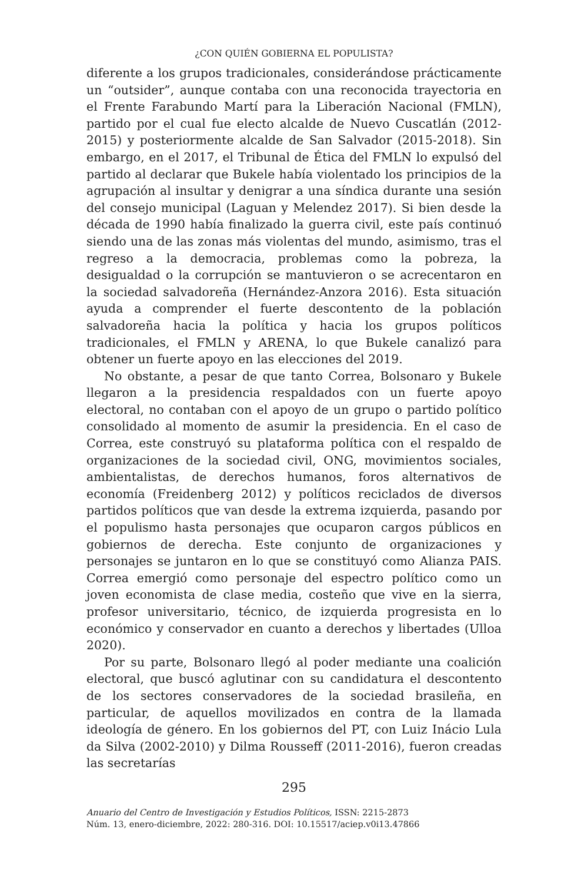¿CON QUIÉN GOBIERNA EL POPULISTA?
diferente a los grupos tradicionales, considerándose prácticamente un “outsider”, aunque contaba con una reconocida trayectoria en el Frente Farabundo Martí para la Liberación Nacional (FMLN), partido por el cual fue electo alcalde de Nuevo Cuscatlán (2012-2015) y posteriormente alcalde de San Salvador (2015-2018). Sin embargo, en el 2017, el Tribunal de Ética del FMLN lo expulsó del partido al declarar que Bukele había violentado los principios de la agrupación al insultar y denigrar a una síndica durante una sesión del consejo municipal (Laguan y Melendez 2017). Si bien desde la década de 1990 había finalizado la guerra civil, este país continuó siendo una de las zonas más violentas del mundo, asimismo, tras el regreso a la democracia, problemas como la pobreza, la desigualdad o la corrupción se mantuvieron o se acrecentaron en la sociedad salvadoreña (Hernández-Anzora 2016). Esta situación ayuda a comprender el fuerte descontento de la población salvadoreña hacia la política y hacia los grupos políticos tradicionales, el FMLN y ARENA, lo que Bukele canalizó para obtener un fuerte apoyo en las elecciones del 2019.
No obstante, a pesar de que tanto Correa, Bolsonaro y Bukele llegaron a la presidencia respaldados con un fuerte apoyo electoral, no contaban con el apoyo de un grupo o partido político consolidado al momento de asumir la presidencia. En el caso de Correa, este construyó su plataforma política con el respaldo de organizaciones de la sociedad civil, ONG, movimientos sociales, ambientalistas, de derechos humanos, foros alternativos de economía (Freidenberg 2012) y políticos reciclados de diversos partidos políticos que van desde la extrema izquierda, pasando por el populismo hasta personajes que ocuparon cargos públicos en gobiernos de derecha. Este conjunto de organizaciones y personajes se juntaron en lo que se constituyó como Alianza PAIS. Correa emergió como personaje del espectro político como un joven economista de clase media, costeño que vive en la sierra, profesor universitario, técnico, de izquierda progresista en lo económico y conservador en cuanto a derechos y libertades (Ulloa 2020).
Por su parte, Bolsonaro llegó al poder mediante una coalición electoral, que buscó aglutinar con su candidatura el descontento de los sectores conservadores de la sociedad brasileña, en particular, de aquellos movilizados en contra de la llamada ideología de género. En los gobiernos del PT, con Luiz Inácio Lula da Silva (2002-2010) y Dilma Rousseff (2011-2016), fueron creadas las secretarías
295
Anuario del Centro de Investigación y Estudios Políticos, ISSN: 2215-2873
Núm. 13, enero-diciembre, 2022: 280-316. DOI: 10.15517/aciep.v0i13.47866